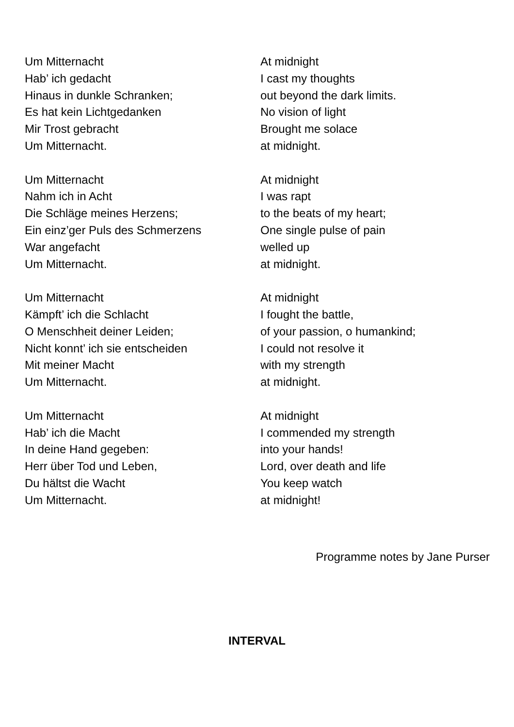Um Mitternacht
Hab’ ich gedacht
Hinaus in dunkle Schranken;
Es hat kein Lichtgedanken
Mir Trost gebracht
Um Mitternacht.
At midnight
I cast my thoughts
out beyond the dark limits.
No vision of light
Brought me solace
at midnight.
Um Mitternacht
Nahm ich in Acht
Die Schläge meines Herzens;
Ein einz’ger Puls des Schmerzens
War angefacht
Um Mitternacht.
At midnight
I was rapt
to the beats of my heart;
One single pulse of pain
welled up
at midnight.
Um Mitternacht
Kämpft’ ich die Schlacht
O Menschheit deiner Leiden;
Nicht konnt’ ich sie entscheiden
Mit meiner Macht
Um Mitternacht.
At midnight
I fought the battle,
of your passion, o humankind;
I could not resolve it
with my strength
at midnight.
Um Mitternacht
Hab’ ich die Macht
In deine Hand gegeben:
Herr über Tod und Leben,
Du hältst die Wacht
Um Mitternacht.
At midnight
I commended my strength
into your hands!
Lord, over death and life
You keep watch
at midnight!
Programme notes by Jane Purser
INTERVAL